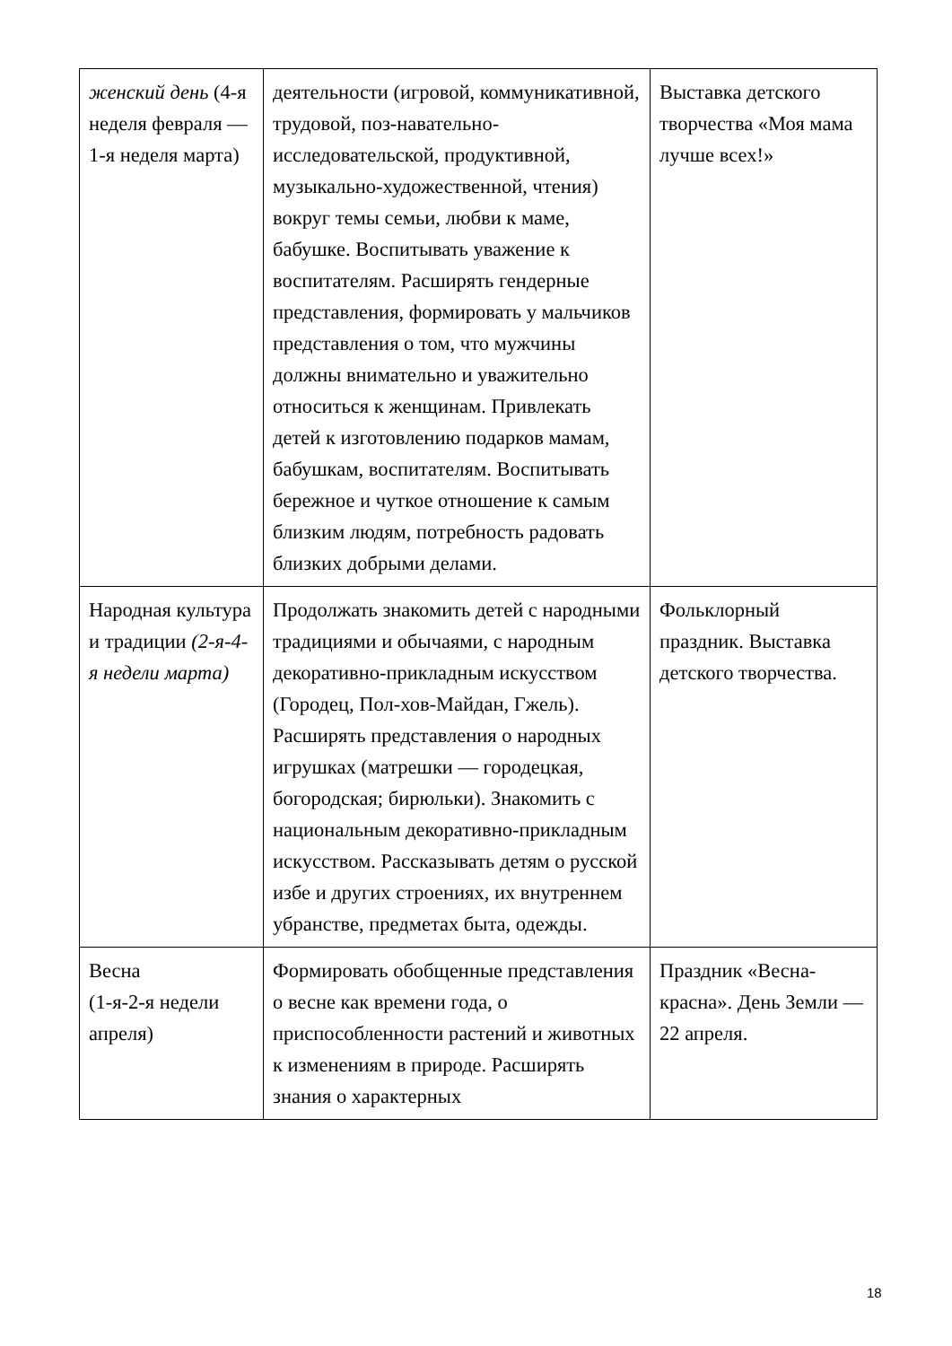| женский день (4-я неделя февраля — 1-я неделя марта) | деятельности (игровой, коммуникативной, трудовой, поз-навательно-исследовательской, продуктивной, музыкально-художественной, чтения) вокруг темы семьи, любви к маме, бабушке. Воспитывать уважение к воспитателям. Расширять гендерные представления, формировать у мальчиков представления о том, что мужчины должны внимательно и уважительно относиться к женщинам. Привлекать детей к изготовлению подарков мамам, бабушкам, воспитателям. Воспитывать бережное и чуткое отношение к самым близким людям, потребность радовать близких добрыми делами. | Выставка детского творчества «Моя мама лучше всех!» |
| Народная культура и традиции (2-я-4-я недели марта) | Продолжать знакомить детей с народными традициями и обычаями, с народным декоративно-прикладным искусством (Городец, Пол-хов-Майдан, Гжель). Расширять представления о народных игрушках (матрешки — городецкая, богородская; бирюльки). Знакомить с национальным декоративно-прикладным искусством. Рассказывать детям о русской избе и других строениях, их внутреннем убранстве, предметах быта, одежды. | Фольклорный праздник. Выставка детского творчества. |
| Весна (1-я-2-я недели апреля) | Формировать обобщенные представления о весне как времени года, о приспособленности растений и животных к изменениям в природе. Расширять знания о характерных | Праздник «Весна-красна». День Земли — 22 апреля. |
18